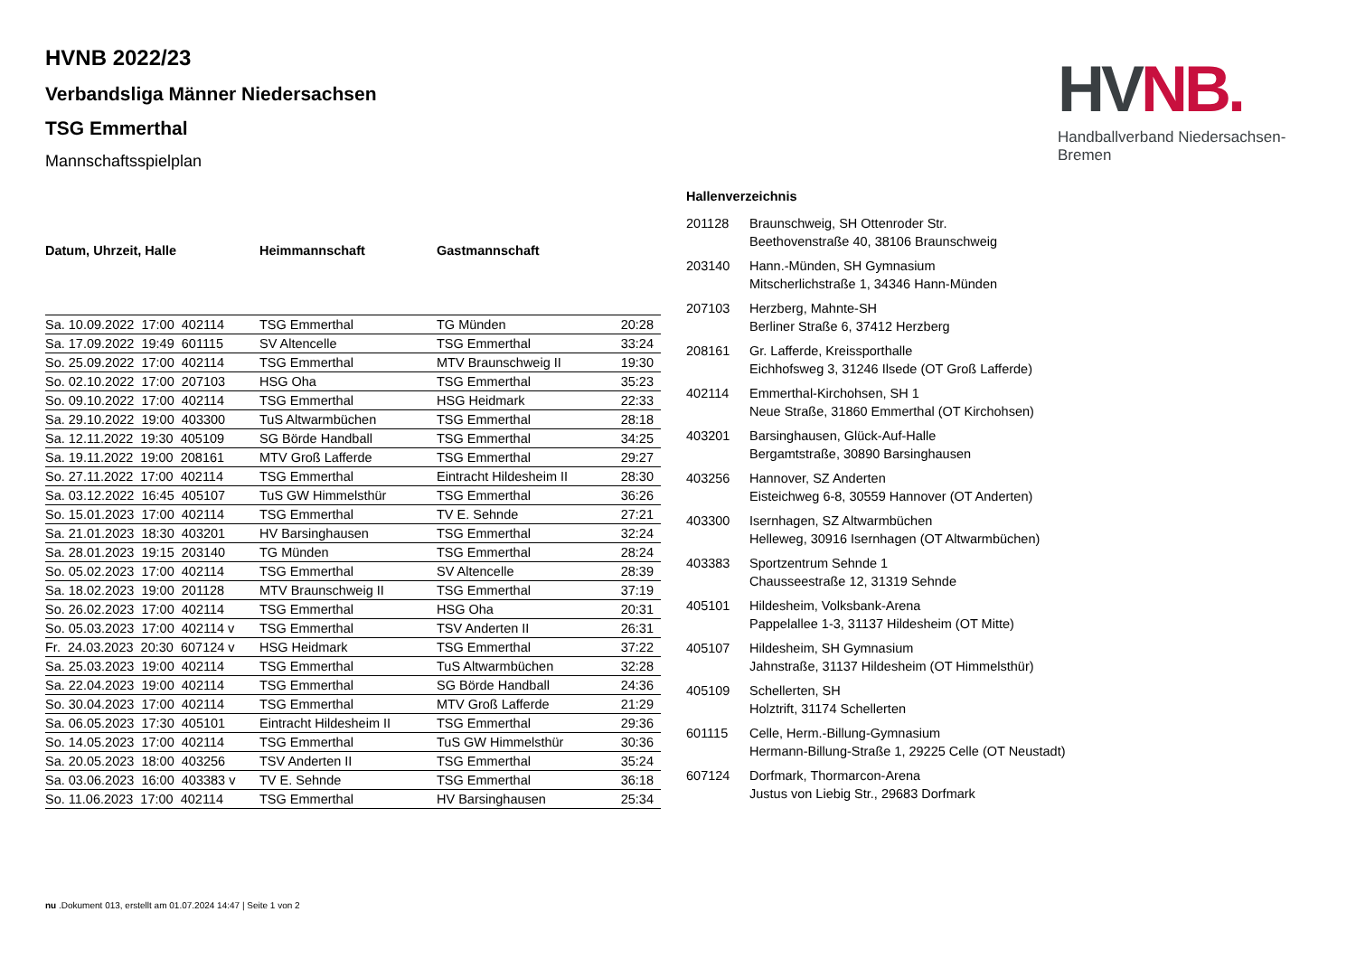HV NB.
Handballverband Niedersachsen-Bremen
HVNB 2022/23
Verbandsliga Männer Niedersachsen
TSG Emmerthal
Mannschaftsspielplan
| Datum, Uhrzeit, Halle | Heimmannschaft | Gastmannschaft | |
| --- | --- | --- | --- |
| Sa. 10.09.2022 17:00 402114 | TSG Emmerthal | TG Münden | 20:28 |
| Sa. 17.09.2022 19:49 601115 | SV Altencelle | TSG Emmerthal | 33:24 |
| So. 25.09.2022 17:00 402114 | TSG Emmerthal | MTV Braunschweig II | 19:30 |
| So. 02.10.2022 17:00 207103 | HSG Oha | TSG Emmerthal | 35:23 |
| So. 09.10.2022 17:00 402114 | TSG Emmerthal | HSG Heidmark | 22:33 |
| Sa. 29.10.2022 19:00 403300 | TuS Altwarmbüchen | TSG Emmerthal | 28:18 |
| Sa. 12.11.2022 19:30 405109 | SG Börde Handball | TSG Emmerthal | 34:25 |
| Sa. 19.11.2022 19:00 208161 | MTV Groß Lafferde | TSG Emmerthal | 29:27 |
| So. 27.11.2022 17:00 402114 | TSG Emmerthal | Eintracht Hildesheim II | 28:30 |
| Sa. 03.12.2022 16:45 405107 | TuS GW Himmelsthür | TSG Emmerthal | 36:26 |
| So. 15.01.2023 17:00 402114 | TSG Emmerthal | TV E. Sehnde | 27:21 |
| Sa. 21.01.2023 18:30 403201 | HV Barsinghausen | TSG Emmerthal | 32:24 |
| Sa. 28.01.2023 19:15 203140 | TG Münden | TSG Emmerthal | 28:24 |
| So. 05.02.2023 17:00 402114 | TSG Emmerthal | SV Altencelle | 28:39 |
| Sa. 18.02.2023 19:00 201128 | MTV Braunschweig II | TSG Emmerthal | 37:19 |
| So. 26.02.2023 17:00 402114 | TSG Emmerthal | HSG Oha | 20:31 |
| So. 05.03.2023 17:00 402114 v | TSG Emmerthal | TSV Anderten II | 26:31 |
| Fr. 24.03.2023 20:30 607124 v | HSG Heidmark | TSG Emmerthal | 37:22 |
| Sa. 25.03.2023 19:00 402114 | TSG Emmerthal | TuS Altwarmbüchen | 32:28 |
| Sa. 22.04.2023 19:00 402114 | TSG Emmerthal | SG Börde Handball | 24:36 |
| So. 30.04.2023 17:00 402114 | TSG Emmerthal | MTV Groß Lafferde | 21:29 |
| Sa. 06.05.2023 17:30 405101 | Eintracht Hildesheim II | TSG Emmerthal | 29:36 |
| So. 14.05.2023 17:00 402114 | TSG Emmerthal | TuS GW Himmelsthür | 30:36 |
| Sa. 20.05.2023 18:00 403256 | TSV Anderten II | TSG Emmerthal | 35:24 |
| Sa. 03.06.2023 16:00 403383 v | TV E. Sehnde | TSG Emmerthal | 36:18 |
| So. 11.06.2023 17:00 402114 | TSG Emmerthal | HV Barsinghausen | 25:34 |
Hallenverzeichnis
| 201128 | Braunschweig, SH Ottenroder Str. Beethovenstraße 40, 38106 Braunschweig |
| 203140 | Hann.-Münden, SH Gymnasium Mitscherlichstraße 1, 34346 Hann-Münden |
| 207103 | Herzberg, Mahnte-SH Berliner Straße 6, 37412 Herzberg |
| 208161 | Gr. Lafferde, Kreissporthalle Eichhofsweg 3, 31246 Ilsede (OT Groß Lafferde) |
| 402114 | Emmerthal-Kirchohsen, SH 1 Neue Straße, 31860 Emmerthal (OT Kirchohsen) |
| 403201 | Barsinghausen, Glück-Auf-Halle Bergamtstraße, 30890 Barsinghausen |
| 403256 | Hannover, SZ Anderten Eisteichweg 6-8, 30559 Hannover (OT Anderten) |
| 403300 | Isernhagen, SZ Altwarmbüchen Helleweg, 30916 Isernhagen (OT Altwarmbüchen) |
| 403383 | Sportzentrum Sehnde 1 Chausseestraße 12, 31319 Sehnde |
| 405101 | Hildesheim, Volksbank-Arena Pappelallee 1-3, 31137 Hildesheim (OT Mitte) |
| 405107 | Hildesheim, SH Gymnasium Jahnstraße, 31137 Hildesheim (OT Himmelsthür) |
| 405109 | Schellerten, SH Holztrift, 31174 Schellerten |
| 601115 | Celle, Herm.-Billung-Gymnasium Hermann-Billung-Straße 1, 29225 Celle (OT Neustadt) |
| 607124 | Dorfmark, Thormarcon-Arena Justus von Liebig Str., 29683 Dorfmark |
nu .Dokument 013, erstellt am 01.07.2024 14:47 | Seite 1 von 2